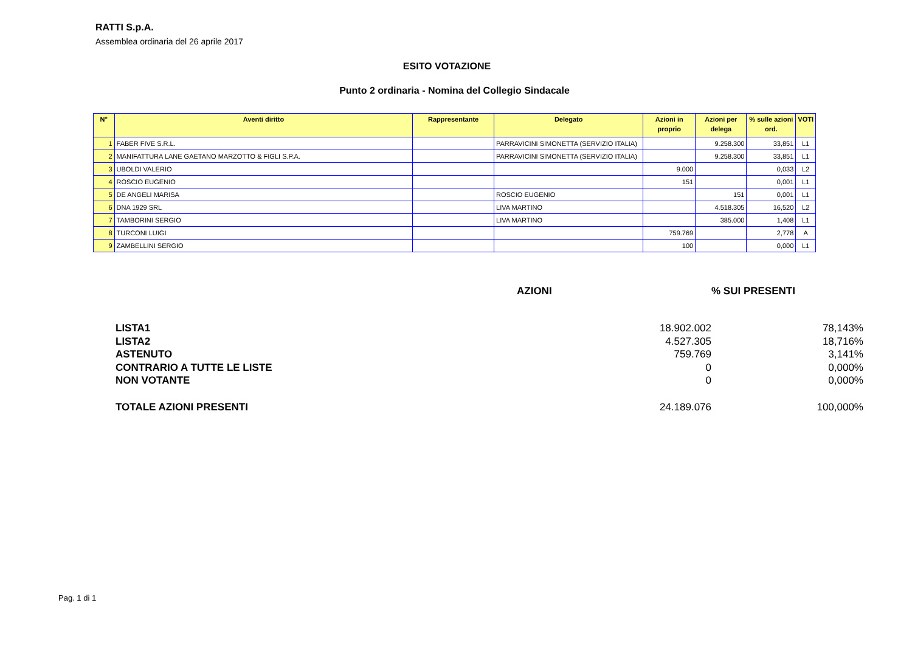RATTI S.p.A.
Assemblea ordinaria del 26 aprile 2017
ESITO VOTAZIONE
Punto 2 ordinaria - Nomina del Collegio Sindacale
| N° | Aventi diritto | Rappresentante | Delegato | Azioni in proprio | Azioni per delega | % sulle azioni ord. | VOTI |
| --- | --- | --- | --- | --- | --- | --- | --- |
| 1 | FABER FIVE S.R.L. | | PARRAVICINI SIMONETTA (SERVIZIO ITALIA) | | 9.258.300 | 33,851 | L1 |
| 2 | MANIFATTURA LANE GAETANO MARZOTTO & FIGLI S.P.A. | | PARRAVICINI SIMONETTA (SERVIZIO ITALIA) | | 9.258.300 | 33,851 | L1 |
| 3 | UBOLDI VALERIO | | | 9.000 | | 0,033 | L2 |
| 4 | ROSCIO EUGENIO | | | 151 | | 0,001 | L1 |
| 5 | DE ANGELI MARISA | | ROSCIO EUGENIO | | 151 | 0,001 | L1 |
| 6 | DNA 1929 SRL | | LIVA MARTINO | | 4.518.305 | 16,520 | L2 |
| 7 | TAMBORINI SERGIO | | LIVA MARTINO | | 385.000 | 1,408 | L1 |
| 8 | TURCONI LUIGI | | | 759.769 | | 2,778 | A |
| 9 | ZAMBELLINI SERGIO | | | 100 | | 0,000 | L1 |
| | AZIONI | % SUI PRESENTI |
| LISTA1 | 18.902.002 | 78,143% |
| LISTA2 | 4.527.305 | 18,716% |
| ASTENUTO | 759.769 | 3,141% |
| CONTRARIO A TUTTE LE LISTE | 0 | 0,000% |
| NON VOTANTE | 0 | 0,000% |
| TOTALE AZIONI PRESENTI | 24.189.076 | 100,000% |
Pag. 1 di 1